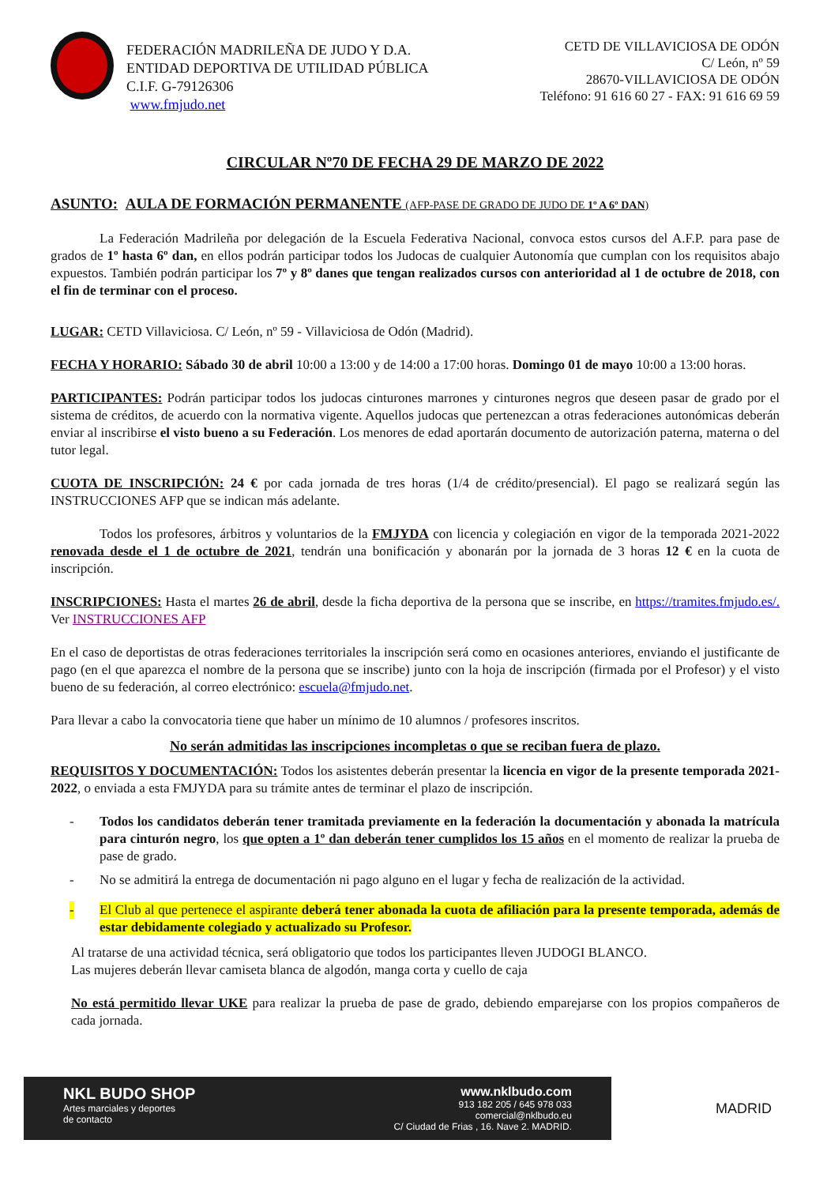FEDERACIÓN MADRILEÑA DE JUDO Y D.A.
ENTIDAD DEPORTIVA DE UTILIDAD PÚBLICA
C.I.F. G-79126306
www.fmjudo.net
CETD DE VILLAVICIOSA DE ODÓN
C/ León, nº 59
28670-VILLAVICIOSA DE ODÓN
Teléfono: 91 616 60 27 - FAX: 91 616 69 59
CIRCULAR Nº70 DE FECHA 29 DE MARZO DE 2022
ASUNTO: AULA DE FORMACIÓN PERMANENTE (AFP-PASE DE GRADO DE JUDO DE 1º A 6º DAN)
La Federación Madrileña por delegación de la Escuela Federativa Nacional, convoca estos cursos del A.F.P. para pase de grados de 1º hasta 6º dan, en ellos podrán participar todos los Judocas de cualquier Autonomía que cumplan con los requisitos abajo expuestos. También podrán participar los 7º y 8º danes que tengan realizados cursos con anterioridad al 1 de octubre de 2018, con el fin de terminar con el proceso.
LUGAR: CETD Villaviciosa. C/ León, nº 59 - Villaviciosa de Odón (Madrid).
FECHA Y HORARIO: Sábado 30 de abril 10:00 a 13:00 y de 14:00 a 17:00 horas. Domingo 01 de mayo 10:00 a 13:00 horas.
PARTICIPANTES: Podrán participar todos los judocas cinturones marrones y cinturones negros que deseen pasar de grado por el sistema de créditos, de acuerdo con la normativa vigente. Aquellos judocas que pertenezcan a otras federaciones autonómicas deberán enviar al inscribirse el visto bueno a su Federación. Los menores de edad aportarán documento de autorización paterna, materna o del tutor legal.
CUOTA DE INSCRIPCIÓN: 24 € por cada jornada de tres horas (1/4 de crédito/presencial). El pago se realizará según las INSTRUCCIONES AFP que se indican más adelante.
Todos los profesores, árbitros y voluntarios de la FMJYDA con licencia y colegiación en vigor de la temporada 2021-2022 renovada desde el 1 de octubre de 2021, tendrán una bonificación y abonarán por la jornada de 3 horas 12 € en la cuota de inscripción.
INSCRIPCIONES: Hasta el martes 26 de abril, desde la ficha deportiva de la persona que se inscribe, en https://tramites.fmjudo.es/. Ver INSTRUCCIONES AFP
En el caso de deportistas de otras federaciones territoriales la inscripción será como en ocasiones anteriores, enviando el justificante de pago (en el que aparezca el nombre de la persona que se inscribe) junto con la hoja de inscripción (firmada por el Profesor) y el visto bueno de su federación, al correo electrónico: escuela@fmjudo.net.
Para llevar a cabo la convocatoria tiene que haber un mínimo de 10 alumnos / profesores inscritos.
No serán admitidas las inscripciones incompletas o que se reciban fuera de plazo.
REQUISITOS Y DOCUMENTACIÓN: Todos los asistentes deberán presentar la licencia en vigor de la presente temporada 2021-2022, o enviada a esta FMJYDA para su trámite antes de terminar el plazo de inscripción.
- Todos los candidatos deberán tener tramitada previamente en la federación la documentación y abonada la matrícula para cinturón negro, los que opten a 1º dan deberán tener cumplidos los 15 años en el momento de realizar la prueba de pase de grado.
- No se admitirá la entrega de documentación ni pago alguno en el lugar y fecha de realización de la actividad.
- El Club al que pertenece el aspirante deberá tener abonada la cuota de afiliación para la presente temporada, además de estar debidamente colegiado y actualizado su Profesor.
Al tratarse de una actividad técnica, será obligatorio que todos los participantes lleven JUDOGI BLANCO.
Las mujeres deberán llevar camiseta blanca de algodón, manga corta y cuello de caja
No está permitido llevar UKE para realizar la prueba de pase de grado, debiendo emparejarse con los propios compañeros de cada jornada.
NKL BUDO SHOP
Artes marciales y deportes
de contacto
www.nklbudo.com
913 182 205 / 645 978 033
comercial@nklbudo.eu
C/ Ciudad de Frias , 16. Nave 2. MADRID.
MADRID